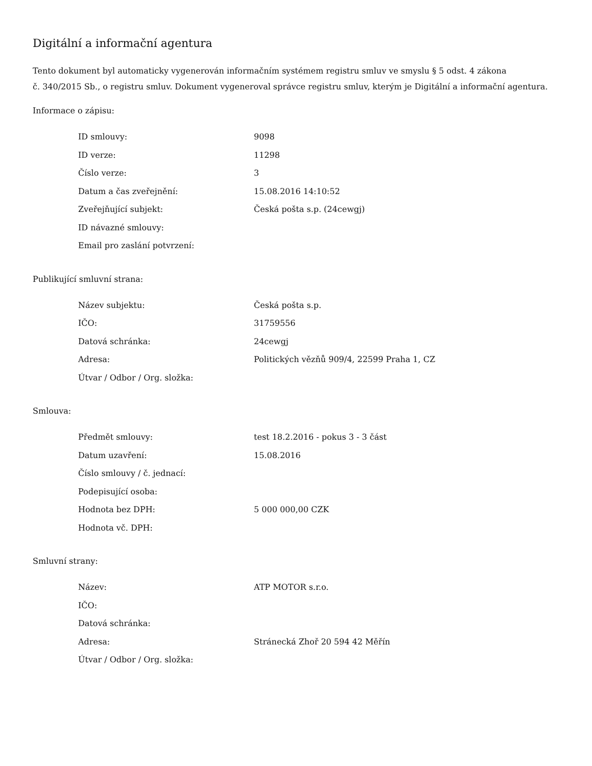Digitální a informační agentura
Tento dokument byl automaticky vygenerován informačním systémem registru smluv ve smyslu § 5 odst. 4 zákona
č. 340/2015 Sb., o registru smluv. Dokument vygeneroval správce registru smluv, kterým je Digitální a informační agentura.
Informace o zápisu:
| ID smlouvy: | 9098 |
| ID verze: | 11298 |
| Číslo verze: | 3 |
| Datum a čas zveřejnění: | 15.08.2016 14:10:52 |
| Zveřejňující subjekt: | Česká pošta s.p. (24cewgj) |
| ID návazné smlouvy: | |
| Email pro zaslání potvrzení: | |
Publikující smluvní strana:
| Název subjektu: | Česká pošta s.p. |
| IČO: | 31759556 |
| Datová schránka: | 24cewgj |
| Adresa: | Politických vězňů 909/4, 22599 Praha 1, CZ |
| Útvar / Odbor / Org. složka: | |
Smlouva:
| Předmět smlouvy: | test 18.2.2016 - pokus 3 - 3 část |
| Datum uzavření: | 15.08.2016 |
| Číslo smlouvy / č. jednací: | |
| Podepisující osoba: | |
| Hodnota bez DPH: | 5 000 000,00 CZK |
| Hodnota vč. DPH: | |
Smluvní strany:
| Název: | ATP MOTOR s.r.o. |
| IČO: | |
| Datová schránka: | |
| Adresa: | Stránecká Zhoř 20 594 42 Měřín |
| Útvar / Odbor / Org. složka: | |